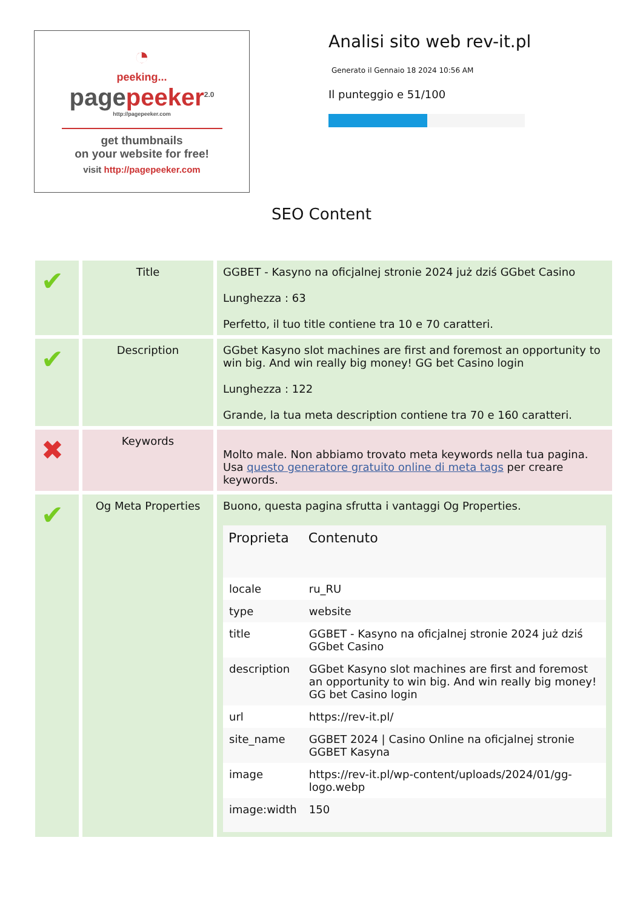◔
peeking...
pagepeeker<sup>2.0</sup>
http://pagepeeker.com
get thumbnails
on your website for free!
visit http://pagepeeker.com
Analisi sito web rev-it.pl
Generato il Gennaio 18 2024 10:56 AM
Il punteggio e 51/100
SEO Content
| ✔ | Title | GGBET - Kasyno na oficjalnej stronie 2024 już dziś GGbet Casino Lunghezza : 63 Perfetto, il tuo title contiene tra 10 e 70 caratteri. |
| ✔ | Description | GGbet Kasyno slot machines are first and foremost an opportunity to win big. And win really big money! GG bet Casino login Lunghezza : 122 Grande, la tua meta description contiene tra 70 e 160 caratteri. |
| ✖ | Keywords | Molto male. Non abbiamo trovato meta keywords nella tua pagina. Usa questo generatore gratuito online di meta tags per creare keywords. |
| ✔ | Og Meta Properties | Buono, questa pagina sfrutta i vantaggi Og Properties. / Proprieta / Contenuto / / --- / --- / / locale / ru_RU / / type / website / / title / GGBET - Kasyno na oficjalnej stronie 2024 już dziś GGbet Casino / / description / GGbet Kasyno slot machines are first and foremost an opportunity to win big. And win really big money! GG bet Casino login / / url / https://rev-it.pl/ / / site_name / GGBET 2024 / Casino Online na oficjalnej stronie GGBET Kasyna / / image / https://rev-it.pl/wp-content/uploads/2024/01/gg-logo.webp / / image:width / 150 / |